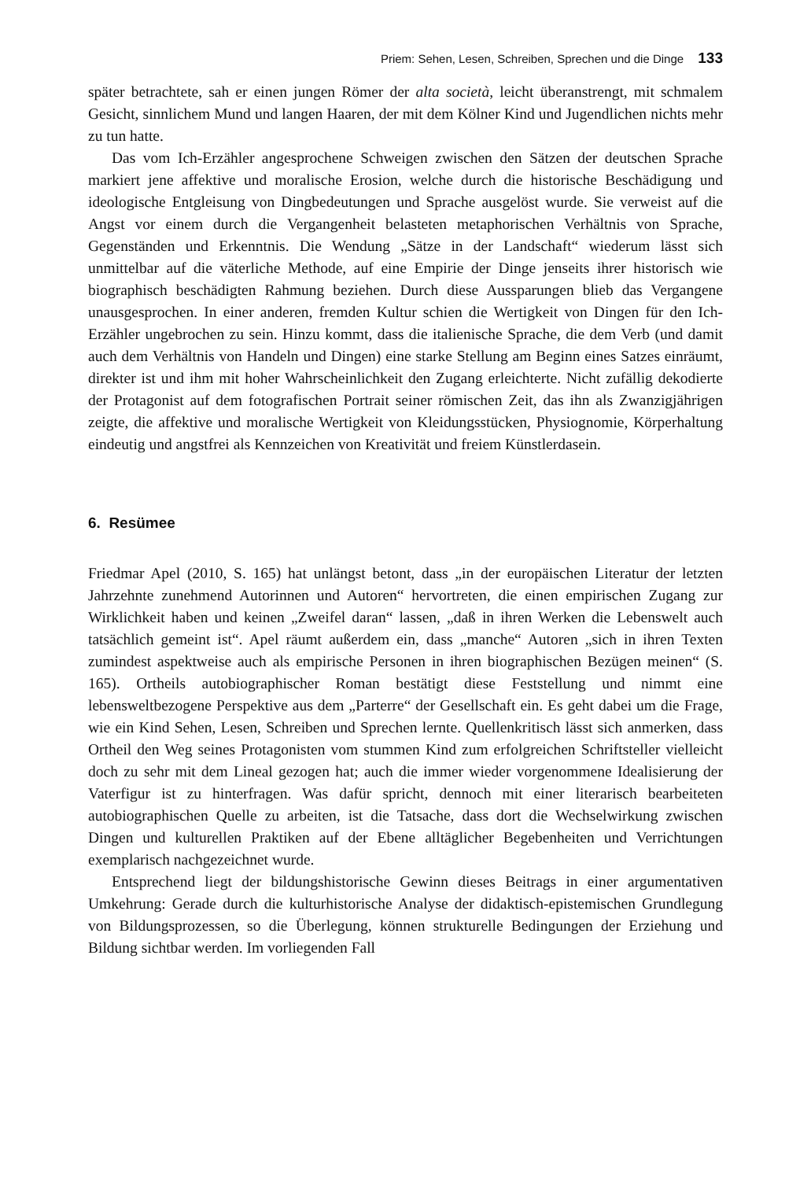Priem: Sehen, Lesen, Schreiben, Sprechen und die Dinge 133
später betrachtete, sah er einen jungen Römer der alta società, leicht überanstrengt, mit schmalem Gesicht, sinnlichem Mund und langen Haaren, der mit dem Kölner Kind und Jugendlichen nichts mehr zu tun hatte.
Das vom Ich-Erzähler angesprochene Schweigen zwischen den Sätzen der deutschen Sprache markiert jene affektive und moralische Erosion, welche durch die historische Beschädigung und ideologische Entgleisung von Dingbedeutungen und Sprache ausgelöst wurde. Sie verweist auf die Angst vor einem durch die Vergangenheit belasteten metaphorischen Verhältnis von Sprache, Gegenständen und Erkenntnis. Die Wendung „Sätze in der Landschaft“ wiederum lässt sich unmittelbar auf die väterliche Methode, auf eine Empirie der Dinge jenseits ihrer historisch wie biographisch beschädigten Rahmung beziehen. Durch diese Aussparungen blieb das Vergangene unausgesprochen. In einer anderen, fremden Kultur schien die Wertigkeit von Dingen für den Ich-Erzähler ungebrochen zu sein. Hinzu kommt, dass die italienische Sprache, die dem Verb (und damit auch dem Verhältnis von Handeln und Dingen) eine starke Stellung am Beginn eines Satzes einräumt, direkter ist und ihm mit hoher Wahrscheinlichkeit den Zugang erleichterte. Nicht zufällig dekodierte der Protagonist auf dem fotografischen Portrait seiner römischen Zeit, das ihn als Zwanzigjährigen zeigte, die affektive und moralische Wertigkeit von Kleidungsstücken, Physiognomie, Körperhaltung eindeutig und angstfrei als Kennzeichen von Kreativität und freiem Künstlerdasein.
6. Resümee
Friedmar Apel (2010, S. 165) hat unlängst betont, dass „in der europäischen Literatur der letzten Jahrzehnte zunehmend Autorinnen und Autoren“ hervortreten, die einen empirischen Zugang zur Wirklichkeit haben und keinen „Zweifel daran“ lassen, „daß in ihren Werken die Lebenswelt auch tatsächlich gemeint ist“. Apel räumt außerdem ein, dass „manche“ Autoren „sich in ihren Texten zumindest aspektweise auch als empirische Personen in ihren biographischen Bezügen meinen“ (S. 165). Ortheils autobiographischer Roman bestätigt diese Feststellung und nimmt eine lebensweltbezogene Perspektive aus dem „Parterre“ der Gesellschaft ein. Es geht dabei um die Frage, wie ein Kind Sehen, Lesen, Schreiben und Sprechen lernte. Quellenkritisch lässt sich anmerken, dass Ortheil den Weg seines Protagonisten vom stummen Kind zum erfolgreichen Schriftsteller vielleicht doch zu sehr mit dem Lineal gezogen hat; auch die immer wieder vorgenommene Idealisierung der Vaterfigur ist zu hinterfragen. Was dafür spricht, dennoch mit einer literarisch bearbeiteten autobiographischen Quelle zu arbeiten, ist die Tatsache, dass dort die Wechselwirkung zwischen Dingen und kulturellen Praktiken auf der Ebene alltäglicher Begebenheiten und Verrichtungen exemplarisch nachgezeichnet wurde.
Entsprechend liegt der bildungshistorische Gewinn dieses Beitrags in einer argumentativen Umkehrung: Gerade durch die kulturhistorische Analyse der didaktisch-epistemischen Grundlegung von Bildungsprozessen, so die Überlegung, können strukturelle Bedingungen der Erziehung und Bildung sichtbar werden. Im vorliegenden Fall